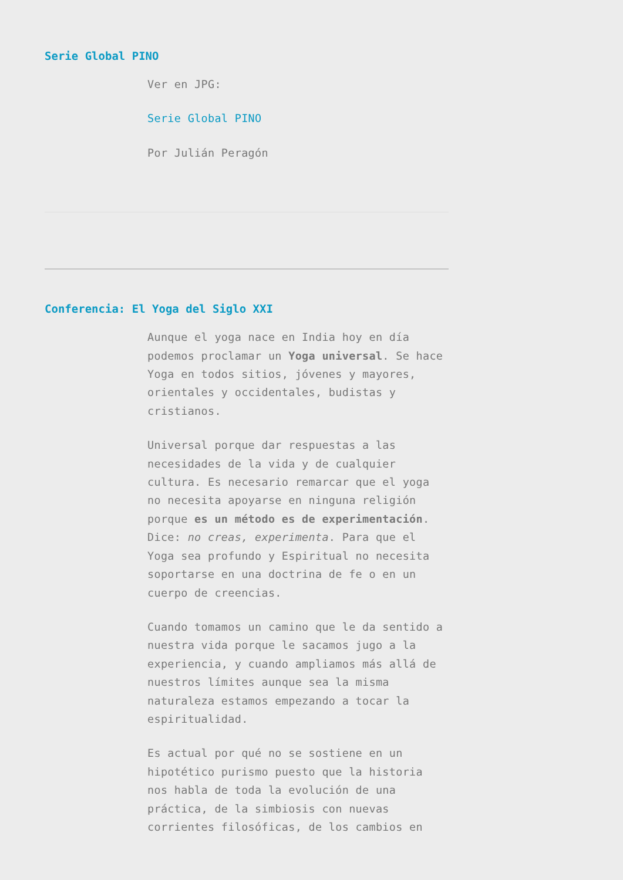Serie Global PINO
Ver en JPG:
Serie Global PINO
Por Julián Peragón
Conferencia: El Yoga del Siglo XXI
Aunque el yoga nace en India hoy en día podemos proclamar un Yoga universal. Se hace Yoga en todos sitios, jóvenes y mayores, orientales y occidentales, budistas y cristianos.
Universal porque dar respuestas a las necesidades de la vida y de cualquier cultura. Es necesario remarcar que el yoga no necesita apoyarse en ninguna religión porque es un método es de experimentación. Dice: no creas, experimenta. Para que el Yoga sea profundo y Espiritual no necesita soportarse en una doctrina de fe o en un cuerpo de creencias.
Cuando tomamos un camino que le da sentido a nuestra vida porque le sacamos jugo a la experiencia, y cuando ampliamos más allá de nuestros límites aunque sea la misma naturaleza estamos empezando a tocar la espiritualidad.
Es actual por qué no se sostiene en un hipotético purismo puesto que la historia nos habla de toda la evolución de una práctica, de la simbiosis con nuevas corrientes filosóficas, de los cambios en